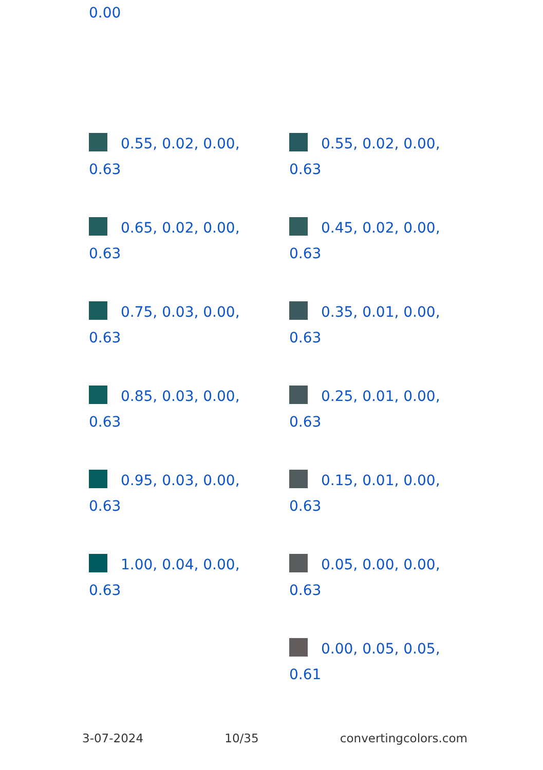0.00
0.55, 0.02, 0.00, 0.63
0.55, 0.02, 0.00, 0.63
0.65, 0.02, 0.00, 0.63
0.45, 0.02, 0.00, 0.63
0.75, 0.03, 0.00, 0.63
0.35, 0.01, 0.00, 0.63
0.85, 0.03, 0.00, 0.63
0.25, 0.01, 0.00, 0.63
0.95, 0.03, 0.00, 0.63
0.15, 0.01, 0.00, 0.63
1.00, 0.04, 0.00, 0.63
0.05, 0.00, 0.00, 0.63
0.00, 0.05, 0.05, 0.61
3-07-2024 10/35 convertingcolors.com